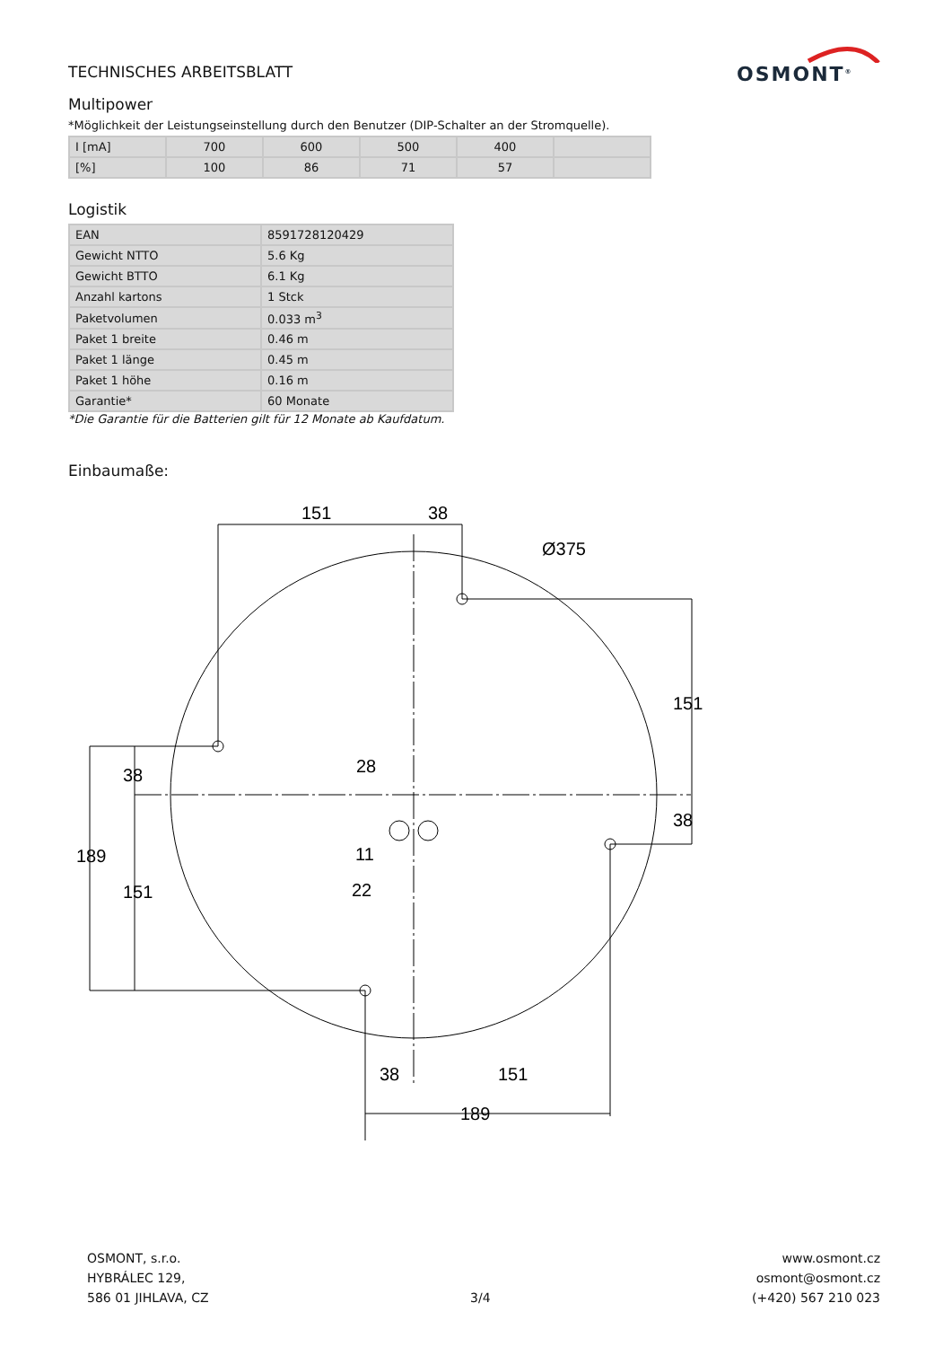OSMONT<sup>®</sup>
TECHNISCHES ARBEITSBLATT
Multipower
*Möglichkeit der Leistungseinstellung durch den Benutzer (DIP-Schalter an der Stromquelle).
| I [mA] | 700 | 600 | 500 | 400 | |
| [%] | 100 | 86 | 71 | 57 | |
Logistik
| EAN | 8591728120429 |
| Gewicht NTTO | 5.6 Kg |
| Gewicht BTTO | 6.1 Kg |
| Anzahl kartons | 1 Stck |
| Paketvolumen | 0.033 m<sup>3</sup> |
| Paket 1 breite | 0.46 m |
| Paket 1 länge | 0.45 m |
| Paket 1 höhe | 0.16 m |
| Garantie* | 60 Monate |
*Die Garantie für die Batterien gilt für 12 Monate ab Kaufdatum.
Einbaumaße:
151
38
Ø375
11
22
38
151
189
38
151
189
28
151
38
OSMONT, s.r.o.
HYBRÁLEC 129,
586 01 JIHLAVA, CZ
3/4
www.osmont.cz
osmont@osmont.cz
(+420) 567 210 023